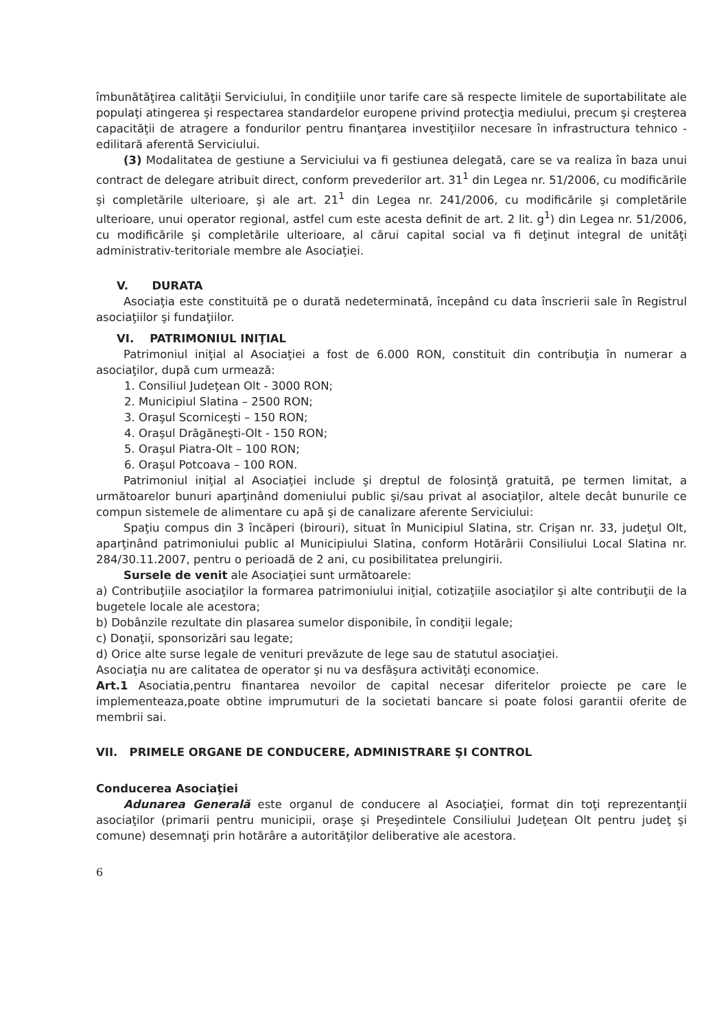îmbunătăţirea calităţii Serviciului, în condiţiile unor tarife care să respecte limitele de suportabilitate ale populaţi atingerea şi respectarea standardelor europene privind protecţia mediului, precum şi creşterea capacităţii de atragere a fondurilor pentru finanţarea investiţiilor necesare în infrastructura tehnico - edilitară aferentă Serviciului.
(3) Modalitatea de gestiune a Serviciului va fi gestiunea delegată, care se va realiza în baza unui contract de delegare atribuit direct, conform prevederilor art. 31<sup>1</sup> din Legea nr. 51/2006, cu modificările şi completările ulterioare, şi ale art. 21<sup>1</sup> din Legea nr. 241/2006, cu modificările şi completările ulterioare, unui operator regional, astfel cum este acesta definit de art. 2 lit. g<sup>1</sup>) din Legea nr. 51/2006, cu modificările şi completările ulterioare, al cărui capital social va fi deţinut integral de unităţi administrativ-teritoriale membre ale Asociaţiei.
V. DURATA
Asociaţia este constituită pe o durată nedeterminată, începând cu data înscrierii sale în Registrul asociaţiilor şi fundaţiilor.
VI. PATRIMONIUL INIŢIAL
Patrimoniul iniţial al Asociaţiei a fost de 6.000 RON, constituit din contribuţia în numerar a asociaţilor, după cum urmează:
1. Consiliul Judeţean Olt - 3000 RON;
2. Municipiul Slatina – 2500 RON;
3. Oraşul Scorniceşti – 150 RON;
4. Oraşul Drăgăneşti-Olt - 150 RON;
5. Oraşul Piatra-Olt – 100 RON;
6. Oraşul Potcoava – 100 RON.
Patrimoniul iniţial al Asociaţiei include şi dreptul de folosinţă gratuită, pe termen limitat, a următoarelor bunuri aparţinând domeniului public şi/sau privat al asociaţilor, altele decât bunurile ce compun sistemele de alimentare cu apă şi de canalizare aferente Serviciului:
Spaţiu compus din 3 încăperi (birouri), situat în Municipiul Slatina, str. Crişan nr. 33, judeţul Olt, aparţinând patrimoniului public al Municipiului Slatina, conform Hotărârii Consiliului Local Slatina nr. 284/30.11.2007, pentru o perioadă de 2 ani, cu posibilitatea prelungirii.
Sursele de venit ale Asociaţiei sunt următoarele:
a) Contribuţiile asociaţilor la formarea patrimoniului iniţial, cotizaţiile asociaţilor şi alte contribuţii de la bugetele locale ale acestora;
b) Dobânzile rezultate din plasarea sumelor disponibile, în condiţii legale;
c) Donaţii, sponsorizări sau legate;
d) Orice alte surse legale de venituri prevăzute de lege sau de statutul asociaţiei.
Asociaţia nu are calitatea de operator şi nu va desfăşura activităţi economice.
Art.1 Asociatia,pentru finantarea nevoilor de capital necesar diferitelor proiecte pe care le implementeaza,poate obtine imprumuturi de la societati bancare si poate folosi garantii oferite de membrii sai.
VII. PRIMELE ORGANE DE CONDUCERE, ADMINISTRARE ŞI CONTROL
Conducerea Asociaţiei
Adunarea Generală este organul de conducere al Asociaţiei, format din toţi reprezentanţii asociaţilor (primarii pentru municipii, oraşe şi Preşedintele Consiliului Judeţean Olt pentru judeţ şi comune) desemnaţi prin hotărâre a autorităţilor deliberative ale acestora.
6